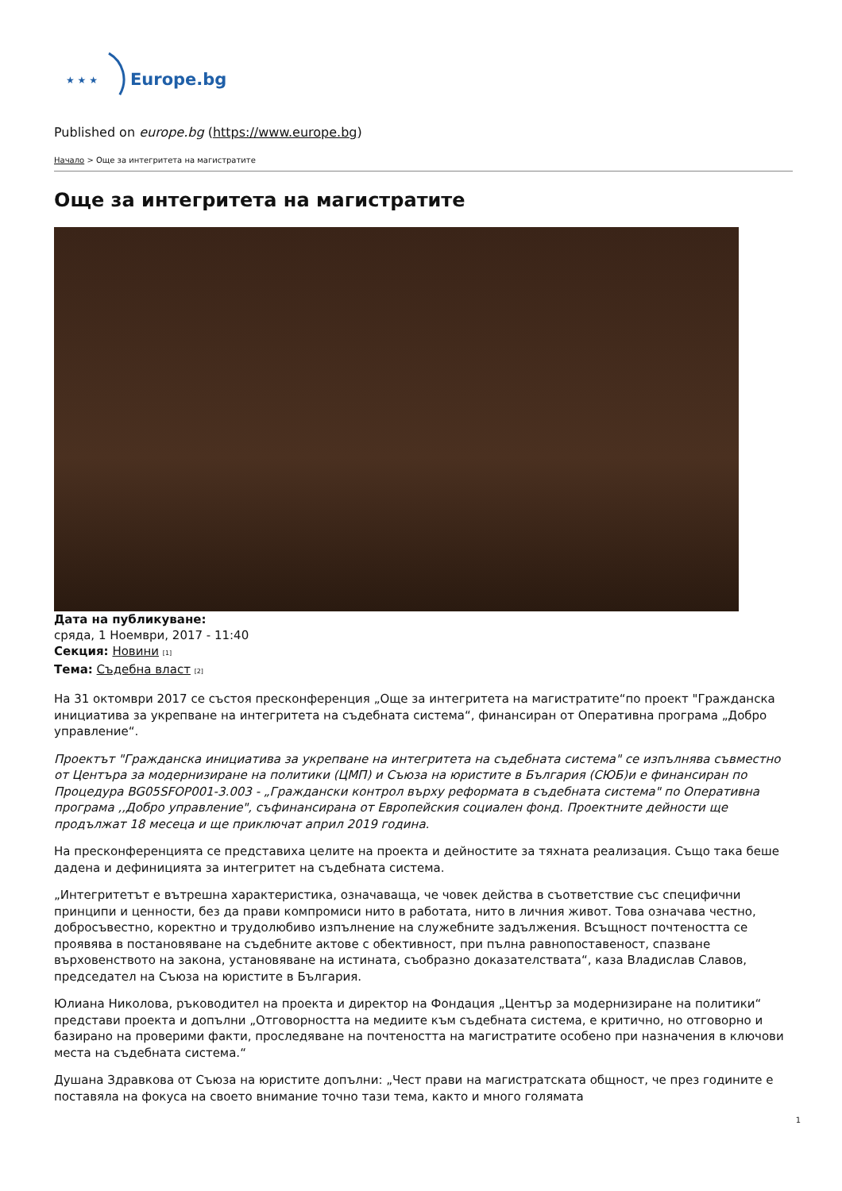★ ★ ★
Europe.bg
Published on europe.bg (https://www.europe.bg)
Начало > Още за интегритета на магистратите
Още за интегритета на магистратите
Дата на публикуване:
сряда, 1 Ноември, 2017 - 11:40
Секция: Новини [1]
Тема: Съдебна власт [2]
На 31 октомври 2017 се състоя пресконференция „Още за интегритета на магистратите“по проект "Гражданска инициатива за укрепване на интегритета на съдебната система“, финансиран от Оперативна програма „Добро управление“.
Проектът "Гражданска инициатива за укрепване на интегритета на съдебната система" се изпълнява съвместно от Центъра за модернизиране на политики (ЦМП) и Съюза на юристите в България (СЮБ)и е финансиран по Процедура BG05SFOP001-3.003 - „Граждански контрол върху реформата в съдебната система" по Оперативна програма ,,Добро управление", съфинансирана от Европейския социален фонд. Проектните дейности ще продължат 18 месеца и ще приключат април 2019 година.
На пресконференцията се представиха целите на проекта и дейностите за тяхната реализация. Също така беше дадена и дефиницията за интегритет на съдебната система.
„Интегритетът е вътрешна характеристика, означаваща, че човек действа в съответствие със специфични принципи и ценности, без да прави компромиси нито в работата, нито в личния живот. Това означава честно, добросъвестно, коректно и трудолюбиво изпълнение на служебните задължения. Всъщност почтеността се проявява в постановяване на съдебните актове с обективност, при пълна равнопоставеност, спазване върховенството на закона, установяване на истината, съобразно доказателствата“, каза Владислав Славов, председател на Съюза на юристите в България.
Юлиана Николова, ръководител на проекта и директор на Фондация „Център за модернизиране на политики“ представи проекта и допълни „Отговорността на медиите към съдебната система, е критично, но отговорно и базирано на проверими факти, проследяване на почтеността на магистратите особено при назначения в ключови места на съдебната система.“
Душана Здравкова от Съюза на юристите допълни: „Чест прави на магистратската общност, че през годините е поставяла на фокуса на своето внимание точно тази тема, както и много голямата
1